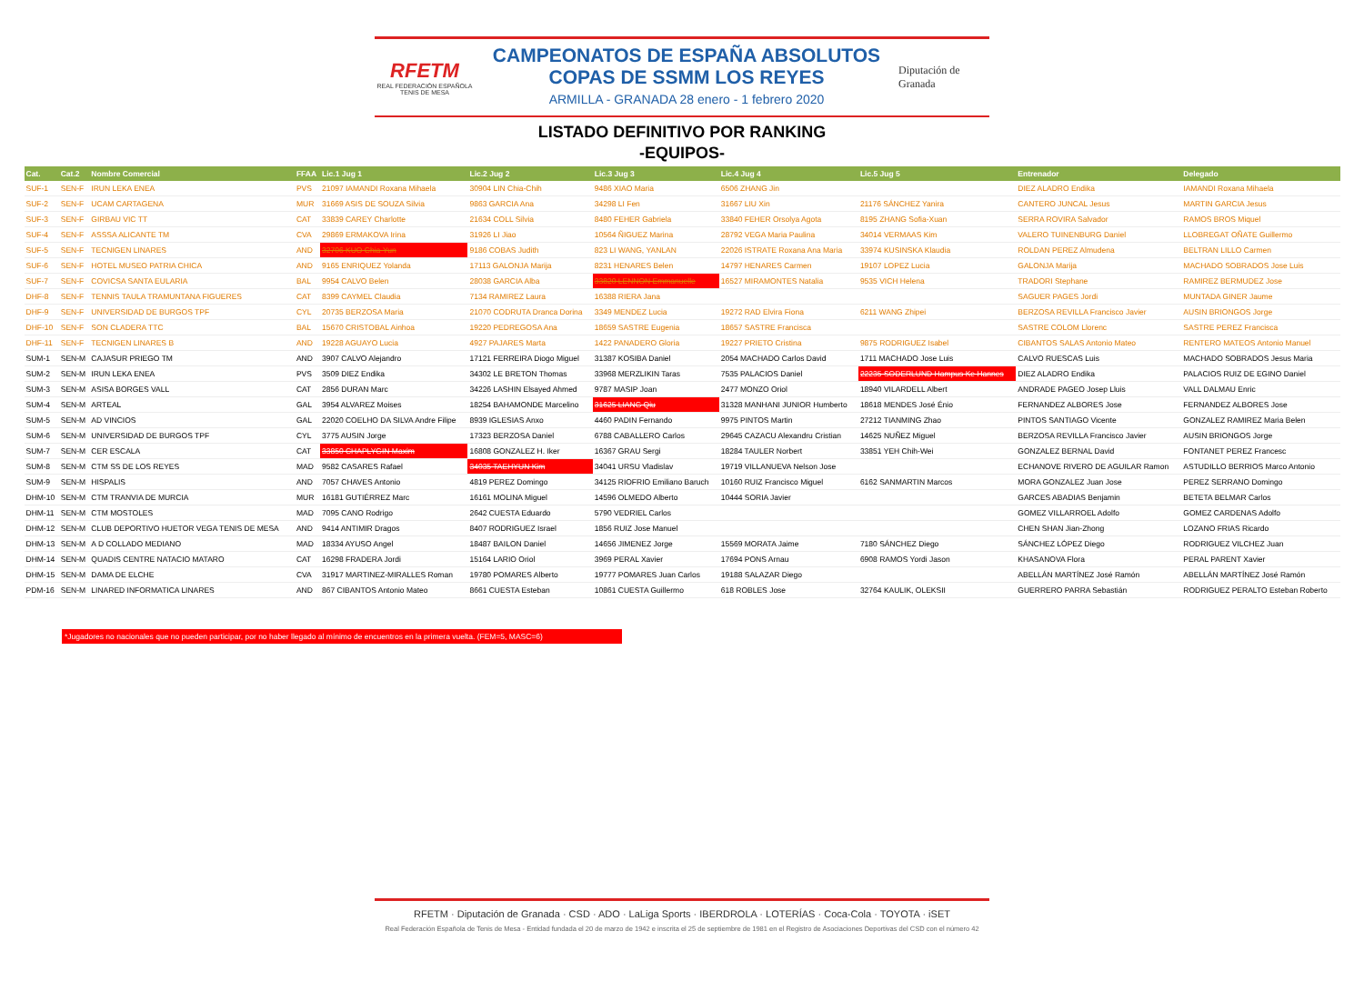RFETM
REAL FEDERACIÓN ESPAÑOLA TENIS DE MESA
CAMPEONATOS DE ESPAÑA ABSOLUTOS
COPAS DE SSMM LOS REYES
ARMILLA - GRANADA 28 enero - 1 febrero 2020
Diputación de Granada
LISTADO DEFINITIVO POR RANKING
-EQUIPOS-
| Cat. | Cat.2 | Nombre Comercial | FFAA | Lic.1 Jug 1 | Lic.2 Jug 2 | Lic.3 Jug 3 | Lic.4 Jug 4 | Lic.5 Jug 5 | Entrenador | Delegado |
| --- | --- | --- | --- | --- | --- | --- | --- | --- | --- | --- |
| SUF-1 | SEN-F | IRUN LEKA ENEA | PVS | 21097 IAMANDI Roxana Mihaela | 30904 LIN Chia-Chih | 9486 XIAO Maria | 6506 ZHANG Jin | | DIEZ ALADRO Endika | IAMANDI Roxana Mihaela |
| SUF-2 | SEN-F | UCAM CARTAGENA | MUR | 31669 ASIS DE SOUZA Silvia | 9863 GARCIA Ana | 34298 LI Fen | 31667 LIU Xin | 21176 SÁNCHEZ Yanira | CANTERO JUNCAL Jesus | MARTIN GARCIA Jesus |
| SUF-3 | SEN-F | GIRBAU VIC TT | CAT | 33839 CAREY Charlotte | 21634 COLL Silvia | 8480 FEHER Gabriela | 33840 FEHER Orsolya Agota | 8195 ZHANG Sofia-Xuan | SERRA ROVIRA Salvador | RAMOS BROS Miquel |
| SUF-4 | SEN-F | ASSSA ALICANTE TM | CVA | 29869 ERMAKOVA Irina | 31926 LI Jiao | 10564 ÑIGUEZ Marina | 28792 VEGA Maria Paulina | 34014 VERMAAS Kim | VALERO TUINENBURG Daniel | LLOBREGAT OÑATE Guillermo |
| SUF-5 | SEN-F | TECNIGEN LINARES | AND | 32706 KUO Chia-Yun | 9186 COBAS Judith | 823 LI WANG, YANLAN | 22026 ISTRATE Roxana Ana Maria | 33974 KUSINSKA Klaudia | ROLDAN PEREZ Almudena | BELTRAN LILLO Carmen |
| SUF-6 | SEN-F | HOTEL MUSEO PATRIA CHICA | AND | 9165 ENRIQUEZ Yolanda | 17113 GALONJA Marija | 8231 HENARES Belen | 14797 HENARES Carmen | 19107 LOPEZ Lucia | GALONJA Marija | MACHADO SOBRADOS Jose Luis |
| SUF-7 | SEN-F | COVICSA SANTA EULARIA | BAL | 9954 CALVO Belen | 28038 GARCIA Alba | 33820 LENNON Emmanuelle | 16527 MIRAMONTES Natalia | 9535 VICH Helena | TRADORI Stephane | RAMIREZ BERMUDEZ Jose |
| DHF-8 | SEN-F | TENNIS TAULA TRAMUNTANA FIGUERES | CAT | 8399 CAYMEL Claudia | 7134 RAMIREZ Laura | 16388 RIERA Jana | | | SAGUER PAGES Jordi | MUNTADA GINER Jaume |
| DHF-9 | SEN-F | UNIVERSIDAD DE BURGOS TPF | CYL | 20735 BERZOSA Maria | 21070 CODRUTA Dranca Dorina | 3349 MENDEZ Lucia | 19272 RAD Elvira Fiona | 6211 WANG Zhipei | BERZOSA REVILLA Francisco Javier | AUSIN BRIONGOS Jorge |
| DHF-10 | SEN-F | SON CLADERA TTC | BAL | 15670 CRISTOBAL Ainhoa | 19220 PEDREGOSA Ana | 18659 SASTRE Eugenia | 18657 SASTRE Francisca | | SASTRE COLOM Llorenc | SASTRE PEREZ Francisca |
| DHF-11 | SEN-F | TECNIGEN LINARES B | AND | 19228 AGUAYO Lucia | 4927 PAJARES Marta | 1422 PANADERO Gloria | 19227 PRIETO Cristina | 9875 RODRIGUEZ Isabel | CIBANTOS SALAS Antonio Mateo | RENTERO MATEOS Antonio Manuel |
| SUM-1 | SEN-M | CAJASUR PRIEGO TM | AND | 3907 CALVO Alejandro | 17121 FERREIRA Diogo Miguel | 31387 KOSIBA Daniel | 2054 MACHADO Carlos David | 1711 MACHADO Jose Luis | CALVO RUESCAS Luis | MACHADO SOBRADOS Jesus Maria |
| SUM-2 | SEN-M | IRUN LEKA ENEA | PVS | 3509 DIEZ Endika | 34302 LE BRETON Thomas | 33968 MERZLIKIN Taras | 7535 PALACIOS Daniel | 22235 SODERLUND Hampus Ke Hannes | DIEZ ALADRO Endika | PALACIOS RUIZ DE EGINO Daniel |
| SUM-3 | SEN-M | ASISA BORGES VALL | CAT | 2856 DURAN Marc | 34226 LASHIN Elsayed Ahmed | 9787 MASIP Joan | 2477 MONZO Oriol | 18940 VILARDELL Albert | ANDRADE PAGEO Josep Lluis | VALL DALMAU Enric |
| SUM-4 | SEN-M | ARTEAL | GAL | 3954 ALVAREZ Moises | 18254 BAHAMONDE Marcelino | 31625 LIANG Qiu | 31328 MANHANI JUNIOR Humberto | 18618 MENDES José Énio | FERNANDEZ ALBORES Jose | FERNANDEZ ALBORES Jose |
| SUM-5 | SEN-M | AD VINCIOS | GAL | 22020 COELHO DA SILVA Andre Filipe | 8939 IGLESIAS Anxo | 4460 PADIN Fernando | 9975 PINTOS Martin | 27212 TIANMING Zhao | PINTOS SANTIAGO Vicente | GONZALEZ RAMIREZ Maria Belen |
| SUM-6 | SEN-M | UNIVERSIDAD DE BURGOS TPF | CYL | 3775 AUSIN Jorge | 17323 BERZOSA Daniel | 6788 CABALLERO Carlos | 29645 CAZACU Alexandru Cristian | 14625 NUÑEZ Miguel | BERZOSA REVILLA Francisco Javier | AUSIN BRIONGOS Jorge |
| SUM-7 | SEN-M | CER ESCALA | CAT | 33850 CHAPLYGIN Maxim | 16808 GONZALEZ H. Iker | 16367 GRAU Sergi | 18284 TAULER Norbert | 33851 YEH Chih-Wei | GONZALEZ BERNAL David | FONTANET PEREZ Francesc |
| SUM-8 | SEN-M | CTM SS DE LOS REYES | MAD | 9582 CASARES Rafael | 34035 TAEHYUN Kim | 34041 URSU Vladislav | 19719 VILLANUEVA Nelson Jose | | ECHANOVE RIVERO DE AGUILAR Ramon | ASTUDILLO BERRIOS Marco Antonio |
| SUM-9 | SEN-M | HISPALIS | AND | 7057 CHAVES Antonio | 4819 PEREZ Domingo | 34125 RIOFRIO Emiliano Baruch | 10160 RUIZ Francisco Miguel | 6162 SANMARTIN Marcos | MORA GONZALEZ Juan Jose | PEREZ SERRANO Domingo |
| DHM-10 | SEN-M | CTM TRANVIA DE MURCIA | MUR | 16181 GUTIÉRREZ Marc | 16161 MOLINA Miguel | 14596 OLMEDO Alberto | 10444 SORIA Javier | | GARCES ABADIAS Benjamin | BETETA BELMAR Carlos |
| DHM-11 | SEN-M | CTM MOSTOLES | MAD | 7095 CANO Rodrigo | 2642 CUESTA Eduardo | 5790 VEDRIEL Carlos | | | GOMEZ VILLARROEL Adolfo | GOMEZ CARDENAS Adolfo |
| DHM-12 | SEN-M | CLUB DEPORTIVO HUETOR VEGA TENIS DE MESA | AND | 9414 ANTIMIR Dragos | 8407 RODRIGUEZ Israel | 1856 RUIZ Jose Manuel | | | CHEN SHAN Jian-Zhong | LOZANO FRIAS Ricardo |
| DHM-13 | SEN-M | A D COLLADO MEDIANO | MAD | 18334 AYUSO Angel | 18487 BAILON Daniel | 14656 JIMENEZ Jorge | 15569 MORATA Jaime | 7180 SÁNCHEZ Diego | SÁNCHEZ LÓPEZ Diego | RODRIGUEZ VILCHEZ Juan |
| DHM-14 | SEN-M | QUADIS CENTRE NATACIO MATARO | CAT | 16298 FRADERA Jordi | 15164 LARIO Oriol | 3969 PERAL Xavier | 17694 PONS Arnau | 6908 RAMOS Yordi Jason | KHASANOVA Flora | PERAL PARENT Xavier |
| DHM-15 | SEN-M | DAMA DE ELCHE | CVA | 31917 MARTINEZ-MIRALLES Roman | 19780 POMARES Alberto | 19777 POMARES Juan Carlos | 19188 SALAZAR Diego | | ABELLÁN MARTÍNEZ José Ramón | ABELLÁN MARTÍNEZ José Ramón |
| PDM-16 | SEN-M | LINARED INFORMATICA LINARES | AND | 867 CIBANTOS Antonio Mateo | 8661 CUESTA Esteban | 10861 CUESTA Guillermo | 618 ROBLES Jose | 32764 KAULIK, OLEKSII | GUERRERO PARRA Sebastián | RODRIGUEZ PERALTO Esteban Roberto |
*Jugadores no nacionales que no pueden participar, por no haber llegado al mínimo de encuentros en la primera vuelta. (FEM=5, MASC=6)
RFETM · Diputación de Granada · CSD · ADO · LaLiga Sports · IBERDROLA · LOTERÍAS · Coca-Cola · TOYOTA · iSET
Real Federación Española de Tenis de Mesa - Entidad fundada el 20 de marzo de 1942 e inscrita el 25 de septiembre de 1981 en el Registro de Asociaciones Deportivas del CSD con el número 42